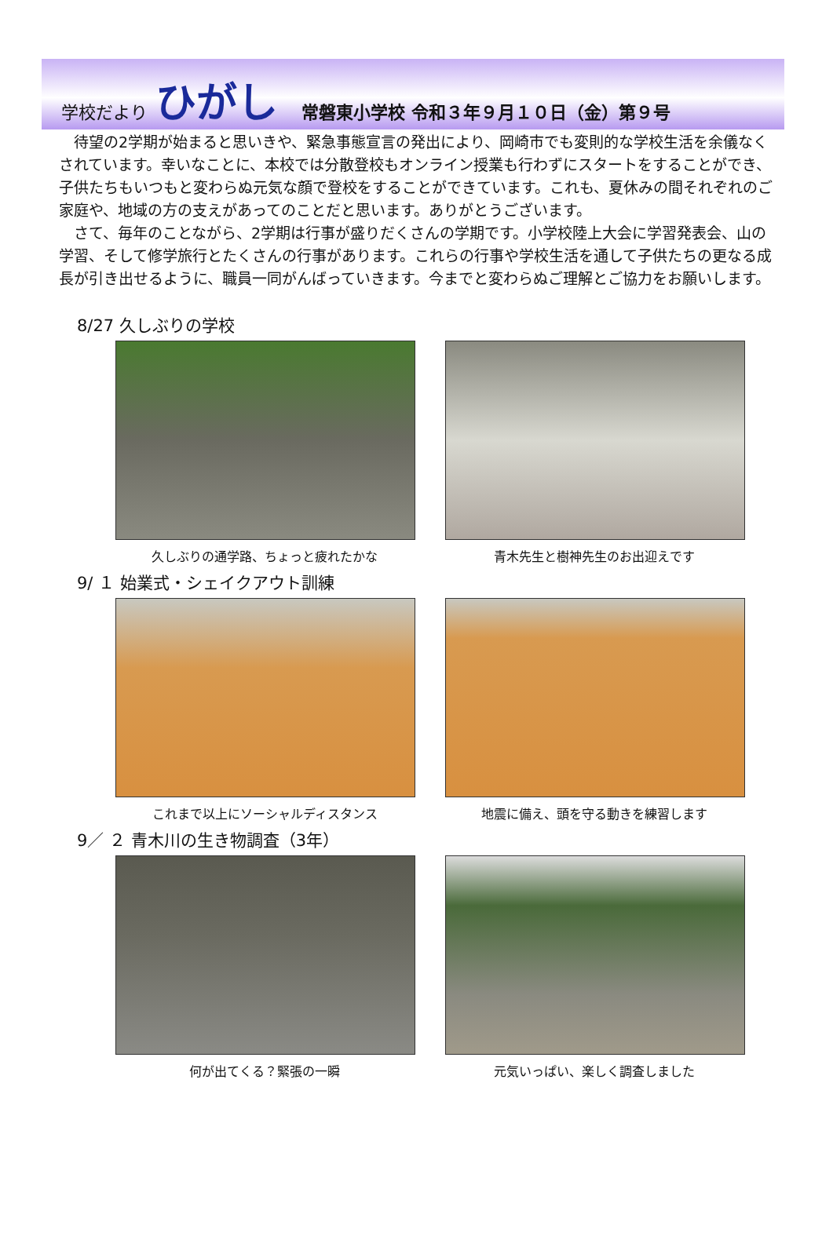学校だより ひがし 常磐東小学校 令和３年９月１０日（金）第９号
待望の2学期が始まると思いきや、緊急事態宣言の発出により、岡崎市でも変則的な学校生活を余儀なくされています。幸いなことに、本校では分散登校もオンライン授業も行わずにスタートをすることができ、子供たちもいつもと変わらぬ元気な顔で登校をすることができています。これも、夏休みの間それぞれのご家庭や、地域の方の支えがあってのことだと思います。ありがとうございます。
さて、毎年のことながら、2学期は行事が盛りだくさんの学期です。小学校陸上大会に学習発表会、山の学習、そして修学旅行とたくさんの行事があります。これらの行事や学校生活を通して子供たちの更なる成長が引き出せるように、職員一同がんばっていきます。今までと変わらぬご理解とご協力をお願いします。
8/27 久しぶりの学校
久しぶりの通学路、ちょっと疲れたかな 青木先生と樹神先生のお出迎えです
9/ １ 始業式・シェイクアウト訓練
これまで以上にソーシャルディスタンス 地震に備え、頭を守る動きを練習します
9／ ２ 青木川の生き物調査（3年）
何が出てくる？緊張の一瞬 元気いっぱい、楽しく調査しました